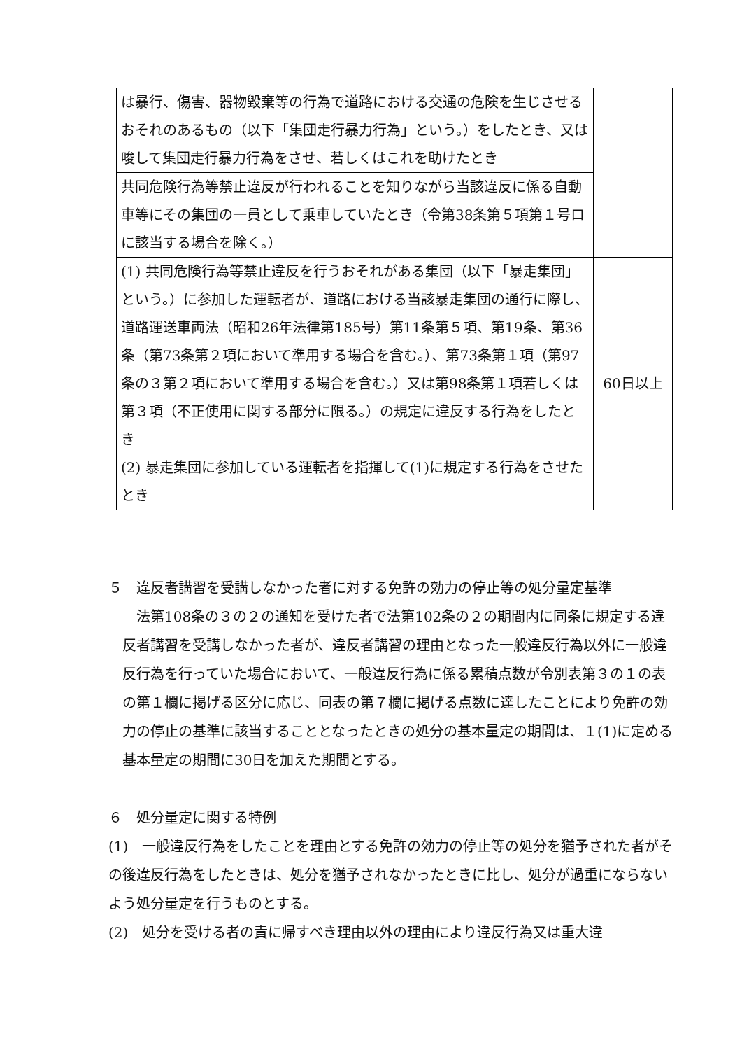| は暴行、傷害、器物毀棄等の行為で道路における交通の危険を生じさせるおそれのあるもの（以下「集団走行暴力行為」という。）をしたとき、又は唆して集団走行暴力行為をさせ、若しくはこれを助けたとき | |
| 共同危険行為等禁止違反が行われることを知りながら当該違反に係る自動車等にその集団の一員として乗車していたとき（令第38条第５項第１号ロに該当する場合を除く。） | |
| (1) 共同危険行為等禁止違反を行うおそれがある集団（以下「暴走集団」という。）に参加した運転者が、道路における当該暴走集団の通行に際し、道路運送車両法（昭和26年法律第185号）第11条第５項、第19条、第36条（第73条第２項において準用する場合を含む。）、第73条第１項（第97条の３第２項において準用する場合を含む。）又は第98条第１項若しくは第３項（不正使用に関する部分に限る。）の規定に違反する行為をしたとき (2) 暴走集団に参加している運転者を指揮して(1)に規定する行為をさせたとき | 60日以上 |
５　違反者講習を受講しなかった者に対する免許の効力の停止等の処分量定基準
　法第108条の３の２の通知を受けた者で法第102条の２の期間内に同条に規定する違反者講習を受講しなかった者が、違反者講習の理由となった一般違反行為以外に一般違反行為を行っていた場合において、一般違反行為に係る累積点数が令別表第３の１の表の第１欄に掲げる区分に応じ、同表の第７欄に掲げる点数に達したことにより免許の効力の停止の基準に該当することとなったときの処分の基本量定の期間は、１(1)に定める基本量定の期間に30日を加えた期間とする。
６　処分量定に関する特例
(1)　一般違反行為をしたことを理由とする免許の効力の停止等の処分を猶予された者がその後違反行為をしたときは、処分を猶予されなかったときに比し、処分が過重にならないよう処分量定を行うものとする。
(2)　処分を受ける者の責に帰すべき理由以外の理由により違反行為又は重大違